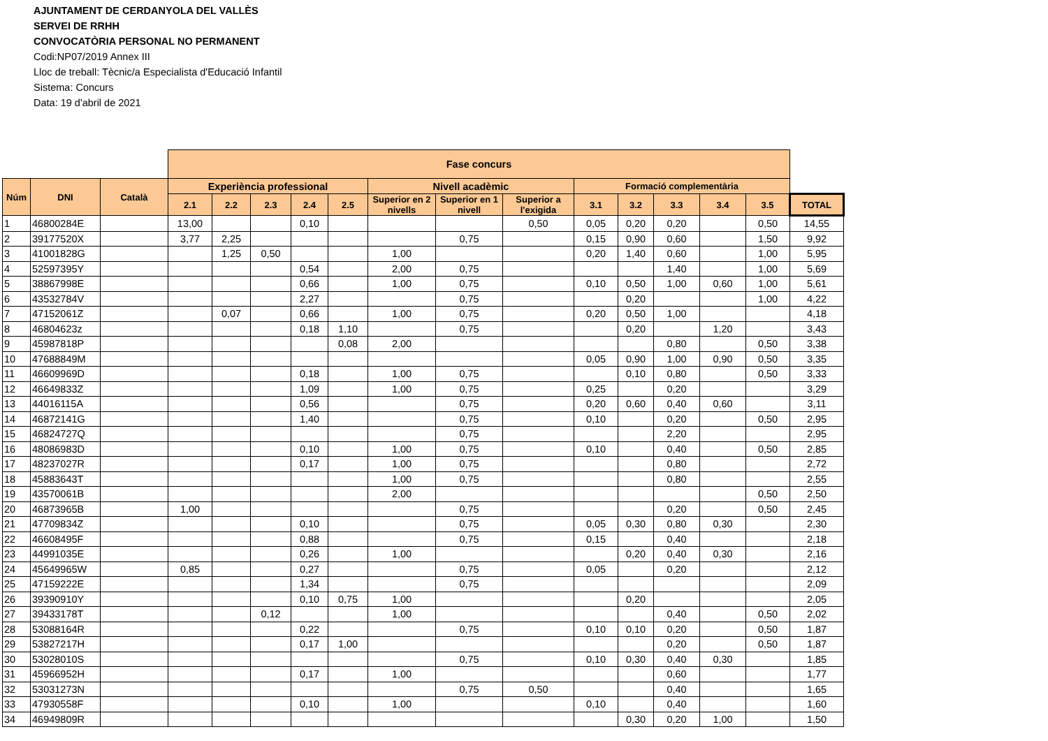AJUNTAMENT DE CERDANYOLA DEL VALLÈS
SERVEI DE RRHH
CONVOCATÒRIA PERSONAL NO PERMANENT
Codi:NP07/2019 Annex III
Lloc de treball: Tècnic/a Especialista d'Educació Infantil
Sistema: Concurs
Data: 19 d'abril de 2021
| | | | Fase concurs | | | | | | | | | | | | | |
| --- | --- | --- | --- | --- | --- | --- | --- | --- | --- | --- | --- | --- | --- | --- | --- | --- |
| Núm | DNI | Català | Experiència professional | | | | | Nivell acadèmic | | | Formació complementària | | | | | |
| | | | 2.1 | 2.2 | 2.3 | 2.4 | 2.5 | Superior en 2 nivells | Superior en 1 nivell | Superior a l'exigida | 3.1 | 3.2 | 3.3 | 3.4 | 3.5 | TOTAL |
| 1 | 46800284E | | 13,00 | | | 0,10 | | | | 0,50 | 0,05 | 0,20 | 0,20 | | 0,50 | 14,55 |
| 2 | 39177520X | | 3,77 | 2,25 | | | | | 0,75 | | 0,15 | 0,90 | 0,60 | | 1,50 | 9,92 |
| 3 | 41001828G | | | 1,25 | 0,50 | | | 1,00 | | | 0,20 | 1,40 | 0,60 | | 1,00 | 5,95 |
| 4 | 52597395Y | | | | | 0,54 | | 2,00 | 0,75 | | | | 1,40 | | 1,00 | 5,69 |
| 5 | 38867998E | | | | | 0,66 | | 1,00 | 0,75 | | 0,10 | 0,50 | 1,00 | 0,60 | 1,00 | 5,61 |
| 6 | 43532784V | | | | | 2,27 | | | 0,75 | | | 0,20 | | | 1,00 | 4,22 |
| 7 | 47152061Z | | | 0,07 | | 0,66 | | 1,00 | 0,75 | | 0,20 | 0,50 | 1,00 | | | 4,18 |
| 8 | 46804623z | | | | | 0,18 | 1,10 | | 0,75 | | | 0,20 | | 1,20 | | 3,43 |
| 9 | 45987818P | | | | | | 0,08 | 2,00 | | | | | 0,80 | | 0,50 | 3,38 |
| 10 | 47688849M | | | | | | | | | | 0,05 | 0,90 | 1,00 | 0,90 | 0,50 | 3,35 |
| 11 | 46609969D | | | | | 0,18 | | 1,00 | 0,75 | | | 0,10 | 0,80 | | 0,50 | 3,33 |
| 12 | 46649833Z | | | | | 1,09 | | 1,00 | 0,75 | | 0,25 | | 0,20 | | | 3,29 |
| 13 | 44016115A | | | | | 0,56 | | | 0,75 | | 0,20 | 0,60 | 0,40 | 0,60 | | 3,11 |
| 14 | 46872141G | | | | | 1,40 | | | 0,75 | | 0,10 | | 0,20 | | 0,50 | 2,95 |
| 15 | 46824727Q | | | | | | | | 0,75 | | | | 2,20 | | | 2,95 |
| 16 | 48086983D | | | | | 0,10 | | 1,00 | 0,75 | | 0,10 | | 0,40 | | 0,50 | 2,85 |
| 17 | 48237027R | | | | | 0,17 | | 1,00 | 0,75 | | | | 0,80 | | | 2,72 |
| 18 | 45883643T | | | | | | | 1,00 | 0,75 | | | | 0,80 | | | 2,55 |
| 19 | 43570061B | | | | | | | 2,00 | | | | | | | 0,50 | 2,50 |
| 20 | 46873965B | | 1,00 | | | | | | 0,75 | | | | 0,20 | | 0,50 | 2,45 |
| 21 | 47709834Z | | | | | 0,10 | | | 0,75 | | 0,05 | 0,30 | 0,80 | 0,30 | | 2,30 |
| 22 | 46608495F | | | | | 0,88 | | | 0,75 | | 0,15 | | 0,40 | | | 2,18 |
| 23 | 44991035E | | | | | 0,26 | | 1,00 | | | | 0,20 | 0,40 | 0,30 | | 2,16 |
| 24 | 45649965W | | 0,85 | | | 0,27 | | | 0,75 | | 0,05 | | 0,20 | | | 2,12 |
| 25 | 47159222E | | | | | 1,34 | | | 0,75 | | | | | | | 2,09 |
| 26 | 39390910Y | | | | | 0,10 | 0,75 | 1,00 | | | | 0,20 | | | | 2,05 |
| 27 | 39433178T | | | | 0,12 | | | 1,00 | | | | | 0,40 | | 0,50 | 2,02 |
| 28 | 53088164R | | | | | 0,22 | | | 0,75 | | 0,10 | 0,10 | 0,20 | | 0,50 | 1,87 |
| 29 | 53827217H | | | | | 0,17 | 1,00 | | | | | | 0,20 | | 0,50 | 1,87 |
| 30 | 53028010S | | | | | | | | 0,75 | | 0,10 | 0,30 | 0,40 | 0,30 | | 1,85 |
| 31 | 45966952H | | | | | 0,17 | | 1,00 | | | | | 0,60 | | | 1,77 |
| 32 | 53031273N | | | | | | | | 0,75 | 0,50 | | | 0,40 | | | 1,65 |
| 33 | 47930558F | | | | | 0,10 | | 1,00 | | | 0,10 | | 0,40 | | | 1,60 |
| 34 | 46949809R | | | | | | | | | | | 0,30 | 0,20 | 1,00 | | 1,50 |